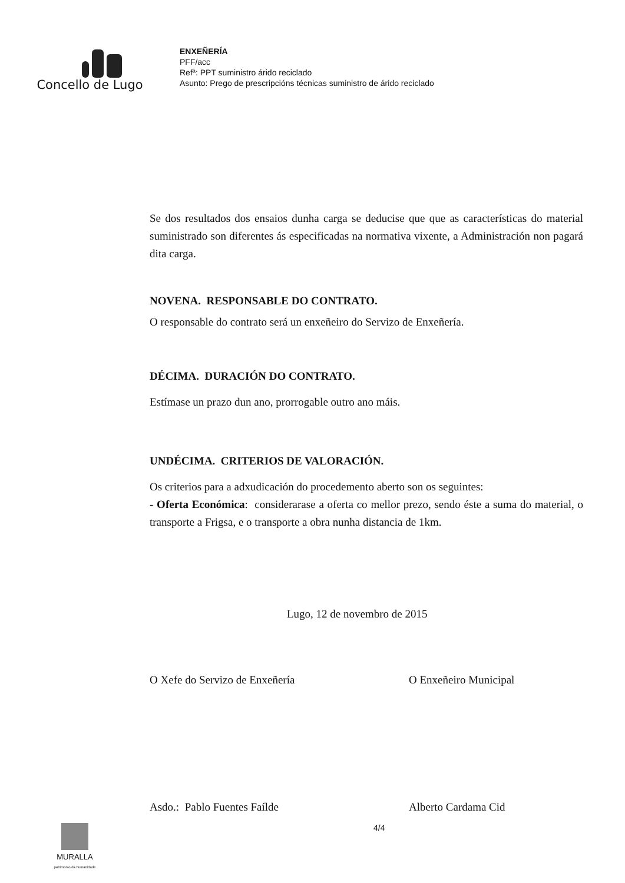Concello de Lugo
ENXEÑERÍA
PFF/acc
Refª: PPT suministro árido reciclado
Asunto: Prego de prescripcións técnicas suministro de árido reciclado
Se dos resultados dos ensaios dunha carga se deducise que que as características do material suministrado son diferentes ás especificadas na normativa vixente, a Administración non pagará dita carga.
NOVENA. RESPONSABLE DO CONTRATO.
O responsable do contrato será un enxeñeiro do Servizo de Enxeñería.
DÉCIMA. DURACIÓN DO CONTRATO.
Estímase un prazo dun ano, prorrogable outro ano máis.
UNDÉCIMA. CRITERIOS DE VALORACIÓN.
Os criterios para a adxudicación do procedemento aberto son os seguintes:
- Oferta Económica: considerarase a oferta co mellor prezo, sendo éste a suma do material, o transporte a Frigsa, e o transporte a obra nunha distancia de 1km.
Lugo, 12 de novembro de 2015
O Xefe do Servizo de Enxeñería O Enxeñeiro Municipal
Asdo.: Pablo Fuentes Faílde Alberto Cardama Cid
MURALLA
patrimonio da humanidade
4/4